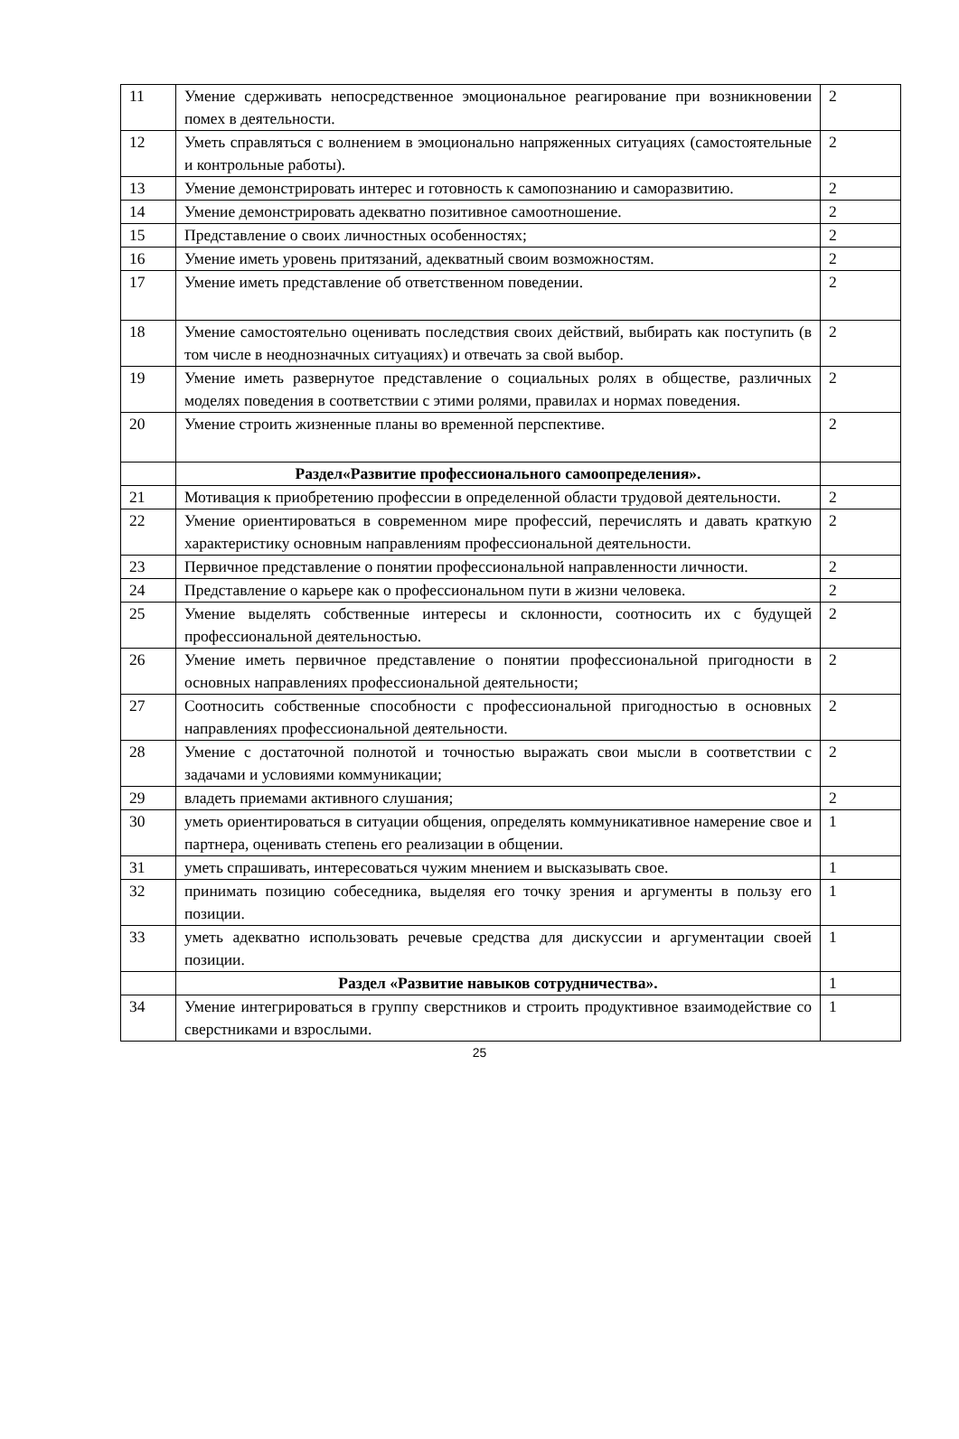| 11 | Умение сдерживать непосредственное эмоциональное реагирование при возникновении помех в деятельности. | 2 |
| 12 | Уметь справляться с волнением в эмоционально напряженных ситуациях (самостоятельные и контрольные работы). | 2 |
| 13 | Умение демонстрировать интерес и готовность к самопознанию и саморазвитию. | 2 |
| 14 | Умение демонстрировать адекватно позитивное самоотношение. | 2 |
| 15 | Представление о своих личностных особенностях; | 2 |
| 16 | Умение иметь уровень притязаний, адекватный своим возможностям. | 2 |
| 17 | Умение иметь представление об ответственном поведении. | 2 |
| 18 | Умение самостоятельно оценивать последствия своих действий, выбирать как поступить (в том числе в неоднозначных ситуациях) и отвечать за свой выбор. | 2 |
| 19 | Умение иметь развернутое представление о социальных ролях в обществе, различных моделях поведения в соответствии с этими ролями, правилах и нормах поведения. | 2 |
| 20 | Умение строить жизненные планы во временной перспективе. | 2 |
| | Раздел«Развитие профессионального самоопределения». | |
| 21 | Мотивация к приобретению профессии в определенной области трудовой деятельности. | 2 |
| 22 | Умение ориентироваться в современном мире профессий, перечислять и давать краткую характеристику основным направлениям профессиональной деятельности. | 2 |
| 23 | Первичное представление о понятии профессиональной направленности личности. | 2 |
| 24 | Представление о карьере как о профессиональном пути в жизни человека. | 2 |
| 25 | Умение выделять собственные интересы и склонности, соотносить их с будущей профессиональной деятельностью. | 2 |
| 26 | Умение иметь первичное представление о понятии профессиональной пригодности в основных направлениях профессиональной деятельности; | 2 |
| 27 | Соотносить собственные способности с профессиональной пригодностью в основных направлениях профессиональной деятельности. | 2 |
| 28 | Умение с достаточной полнотой и точностью выражать свои мысли в соответствии с задачами и условиями коммуникации; | 2 |
| 29 | владеть приемами активного слушания; | 2 |
| 30 | уметь ориентироваться в ситуации общения, определять коммуникативное намерение свое и партнера, оценивать степень его реализации в общении. | 1 |
| 31 | уметь спрашивать, интересоваться чужим мнением и высказывать свое. | 1 |
| 32 | принимать позицию собеседника, выделяя его точку зрения и аргументы в пользу его позиции. | 1 |
| 33 | уметь адекватно использовать речевые средства для дискуссии и аргументации своей позиции. | 1 |
| | Раздел «Развитие навыков сотрудничества». | 1 |
| 34 | Умение интегрироваться в группу сверстников и строить продуктивное взаимодействие со сверстниками и взрослыми. | 1 |
25